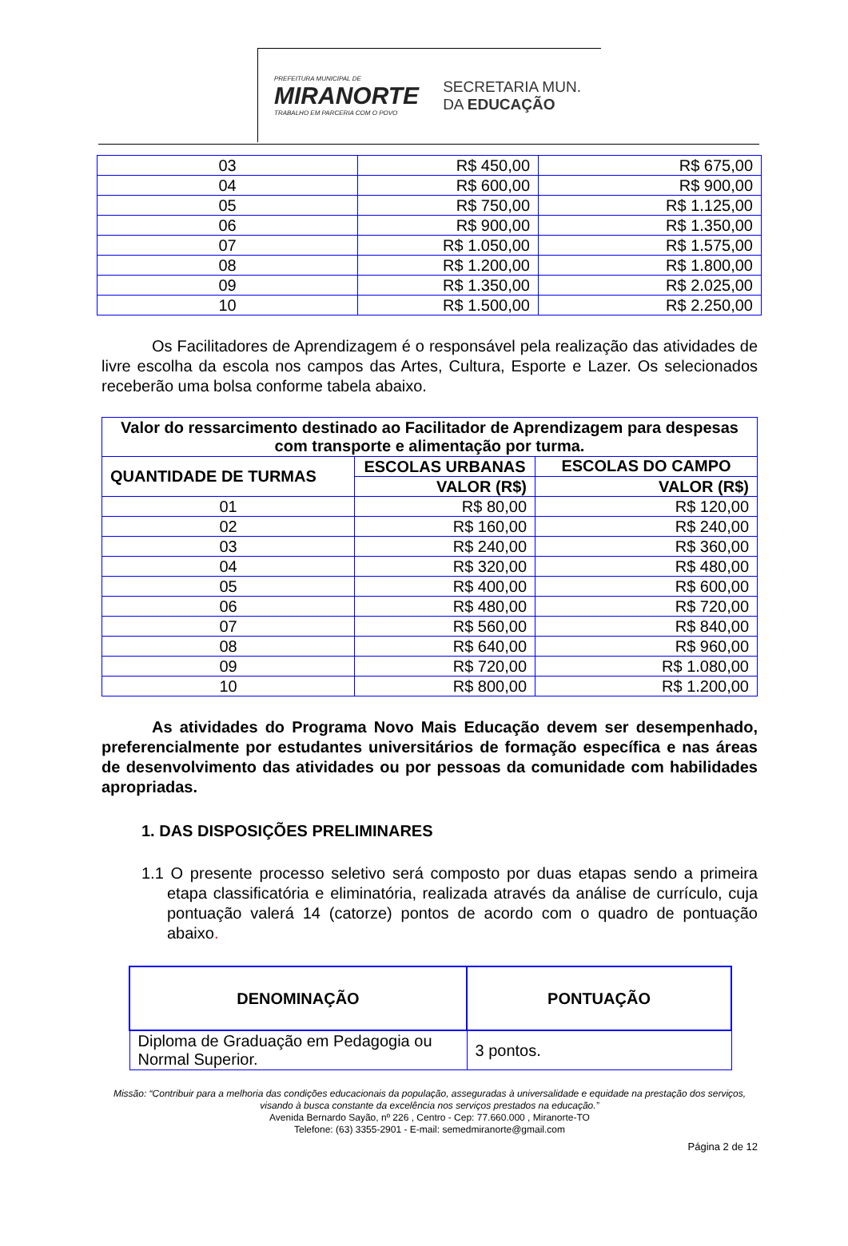PREFEITURA MUNICIPAL DE
MIRANORTE
TRABALHO EM PARCERIA COM O POVO
SECRETARIA MUN.
DA EDUCAÇÃO
| 03 | R$ 450,00 | R$ 675,00 |
| 04 | R$ 600,00 | R$ 900,00 |
| 05 | R$ 750,00 | R$ 1.125,00 |
| 06 | R$ 900,00 | R$ 1.350,00 |
| 07 | R$ 1.050,00 | R$ 1.575,00 |
| 08 | R$ 1.200,00 | R$ 1.800,00 |
| 09 | R$ 1.350,00 | R$ 2.025,00 |
| 10 | R$ 1.500,00 | R$ 2.250,00 |
Os Facilitadores de Aprendizagem é o responsável pela realização das atividades de livre escolha da escola nos campos das Artes, Cultura, Esporte e Lazer. Os selecionados receberão uma bolsa conforme tabela abaixo.
| Valor do ressarcimento destinado ao Facilitador de Aprendizagem para despesas com transporte e alimentação por turma. | | |
| --- | --- | --- |
| QUANTIDADE DE TURMAS | ESCOLAS URBANAS | ESCOLAS DO CAMPO |
| | VALOR (R$) | VALOR (R$) |
| 01 | R$ 80,00 | R$ 120,00 |
| 02 | R$ 160,00 | R$ 240,00 |
| 03 | R$ 240,00 | R$ 360,00 |
| 04 | R$ 320,00 | R$ 480,00 |
| 05 | R$ 400,00 | R$ 600,00 |
| 06 | R$ 480,00 | R$ 720,00 |
| 07 | R$ 560,00 | R$ 840,00 |
| 08 | R$ 640,00 | R$ 960,00 |
| 09 | R$ 720,00 | R$ 1.080,00 |
| 10 | R$ 800,00 | R$ 1.200,00 |
As atividades do Programa Novo Mais Educação devem ser desempenhado, preferencialmente por estudantes universitários de formação específica e nas áreas de desenvolvimento das atividades ou por pessoas da comunidade com habilidades apropriadas.
1. DAS DISPOSIÇÕES PRELIMINARES
1.1 O presente processo seletivo será composto por duas etapas sendo a primeira etapa classificatória e eliminatória, realizada através da análise de currículo, cuja pontuação valerá 14 (catorze) pontos de acordo com o quadro de pontuação abaixo.
| DENOMINAÇÃO | PONTUAÇÃO |
| --- | --- |
| Diploma de Graduação em Pedagogia ou Normal Superior. | 3 pontos. |
Missão: “Contribuir para a melhoria das condições educacionais da população, asseguradas à universalidade e equidade na prestação dos serviços, visando à busca constante da excelência nos serviços prestados na educação.”
Avenida Bernardo Sayão, nº 226 , Centro - Cep: 77.660.000 , Miranorte-TO
Telefone: (63) 3355-2901 - E-mail: semedmiranorte@gmail.com
Página 2 de 12